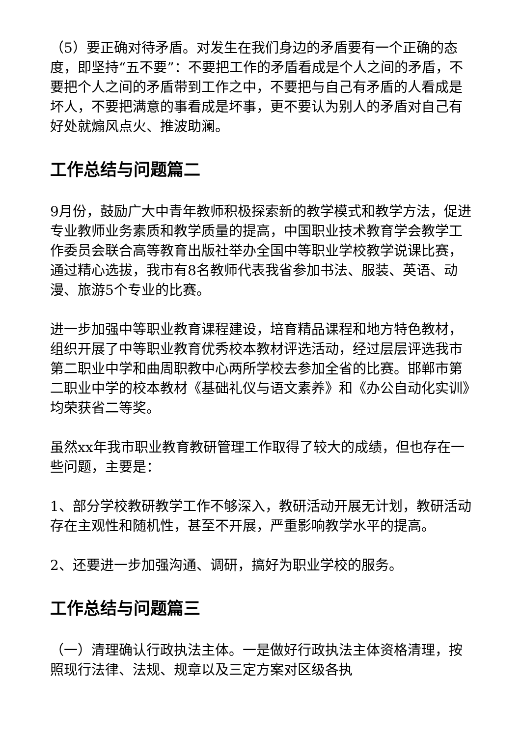（5）要正确对待矛盾。对发生在我们身边的矛盾要有一个正确的态度，即坚持“五不要”：不要把工作的矛盾看成是个人之间的矛盾，不要把个人之间的矛盾带到工作之中，不要把与自己有矛盾的人看成是坏人，不要把满意的事看成是坏事，更不要认为别人的矛盾对自己有好处就煽风点火、推波助澜。
工作总结与问题篇二
9月份，鼓励广大中青年教师积极探索新的教学模式和教学方法，促进专业教师业务素质和教学质量的提高，中国职业技术教育学会教学工作委员会联合高等教育出版社举办全国中等职业学校教学说课比赛，通过精心选拔，我市有8名教师代表我省参加书法、服装、英语、动漫、旅游5个专业的比赛。
进一步加强中等职业教育课程建设，培育精品课程和地方特色教材，组织开展了中等职业教育优秀校本教材评选活动，经过层层评选我市第二职业中学和曲周职教中心两所学校去参加全省的比赛。邯郸市第二职业中学的校本教材《基础礼仪与语文素养》和《办公自动化实训》均荣获省二等奖。
虽然xx年我市职业教育教研管理工作取得了较大的成绩，但也存在一些问题，主要是：
1、部分学校教研教学工作不够深入，教研活动开展无计划，教研活动存在主观性和随机性，甚至不开展，严重影响教学水平的提高。
2、还要进一步加强沟通、调研，搞好为职业学校的服务。
工作总结与问题篇三
（一）清理确认行政执法主体。一是做好行政执法主体资格清理，按照现行法律、法规、规章以及三定方案对区级各执